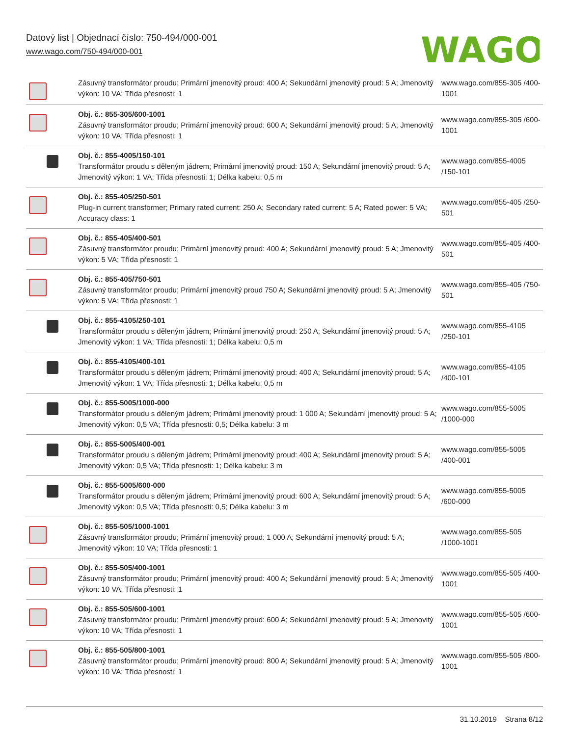Datový list | Objednací číslo: 750-494/000-001
www.wago.com/750-494/000-001
WAGO
| | Zásuvný transformátor proudu; Primární jmenovitý proud: 400 A; Sekundární jmenovitý proud: 5 A; Jmenovitý výkon: 10 VA; Třída přesnosti: 1 | www.wago.com/855-305 /400-1001 |
| | Obj. č.: 855-305/600-1001 Zásuvný transformátor proudu; Primární jmenovitý proud: 600 A; Sekundární jmenovitý proud: 5 A; Jmenovitý výkon: 10 VA; Třída přesnosti: 1 | www.wago.com/855-305 /600-1001 |
| | Obj. č.: 855-4005/150-101 Transformátor proudu s děleným jádrem; Primární jmenovitý proud: 150 A; Sekundární jmenovitý proud: 5 A; Jmenovitý výkon: 1 VA; Třída přesnosti: 1; Délka kabelu: 0,5 m | www.wago.com/855-4005 /150-101 |
| | Obj. č.: 855-405/250-501 Plug-in current transformer; Primary rated current: 250 A; Secondary rated current: 5 A; Rated power: 5 VA; Accuracy class: 1 | www.wago.com/855-405 /250-501 |
| | Obj. č.: 855-405/400-501 Zásuvný transformátor proudu; Primární jmenovitý proud: 400 A; Sekundární jmenovitý proud: 5 A; Jmenovitý výkon: 5 VA; Třída přesnosti: 1 | www.wago.com/855-405 /400-501 |
| | Obj. č.: 855-405/750-501 Zásuvný transformátor proudu; Primární jmenovitý proud 750 A; Sekundární jmenovitý proud: 5 A; Jmenovitý výkon: 5 VA; Třída přesnosti: 1 | www.wago.com/855-405 /750-501 |
| | Obj. č.: 855-4105/250-101 Transformátor proudu s děleným jádrem; Primární jmenovitý proud: 250 A; Sekundární jmenovitý proud: 5 A; Jmenovitý výkon: 1 VA; Třída přesnosti: 1; Délka kabelu: 0,5 m | www.wago.com/855-4105 /250-101 |
| | Obj. č.: 855-4105/400-101 Transformátor proudu s děleným jádrem; Primární jmenovitý proud: 400 A; Sekundární jmenovitý proud: 5 A; Jmenovitý výkon: 1 VA; Třída přesnosti: 1; Délka kabelu: 0,5 m | www.wago.com/855-4105 /400-101 |
| | Obj. č.: 855-5005/1000-000 Transformátor proudu s děleným jádrem; Primární jmenovitý proud: 1 000 A; Sekundární jmenovitý proud: 5 A; Jmenovitý výkon: 0,5 VA; Třída přesnosti: 0,5; Délka kabelu: 3 m | www.wago.com/855-5005 /1000-000 |
| | Obj. č.: 855-5005/400-001 Transformátor proudu s děleným jádrem; Primární jmenovitý proud: 400 A; Sekundární jmenovitý proud: 5 A; Jmenovitý výkon: 0,5 VA; Třída přesnosti: 1; Délka kabelu: 3 m | www.wago.com/855-5005 /400-001 |
| | Obj. č.: 855-5005/600-000 Transformátor proudu s děleným jádrem; Primární jmenovitý proud: 600 A; Sekundární jmenovitý proud: 5 A; Jmenovitý výkon: 0,5 VA; Třída přesnosti: 0,5; Délka kabelu: 3 m | www.wago.com/855-5005 /600-000 |
| | Obj. č.: 855-505/1000-1001 Zásuvný transformátor proudu; Primární jmenovitý proud: 1 000 A; Sekundární jmenovitý proud: 5 A; Jmenovitý výkon: 10 VA; Třída přesnosti: 1 | www.wago.com/855-505 /1000-1001 |
| | Obj. č.: 855-505/400-1001 Zásuvný transformátor proudu; Primární jmenovitý proud: 400 A; Sekundární jmenovitý proud: 5 A; Jmenovitý výkon: 10 VA; Třída přesnosti: 1 | www.wago.com/855-505 /400-1001 |
| | Obj. č.: 855-505/600-1001 Zásuvný transformátor proudu; Primární jmenovitý proud: 600 A; Sekundární jmenovitý proud: 5 A; Jmenovitý výkon: 10 VA; Třída přesnosti: 1 | www.wago.com/855-505 /600-1001 |
| | Obj. č.: 855-505/800-1001 Zásuvný transformátor proudu; Primární jmenovitý proud: 800 A; Sekundární jmenovitý proud: 5 A; Jmenovitý výkon: 10 VA; Třída přesnosti: 1 | www.wago.com/855-505 /800-1001 |
31.10.2019 Strana 8/12